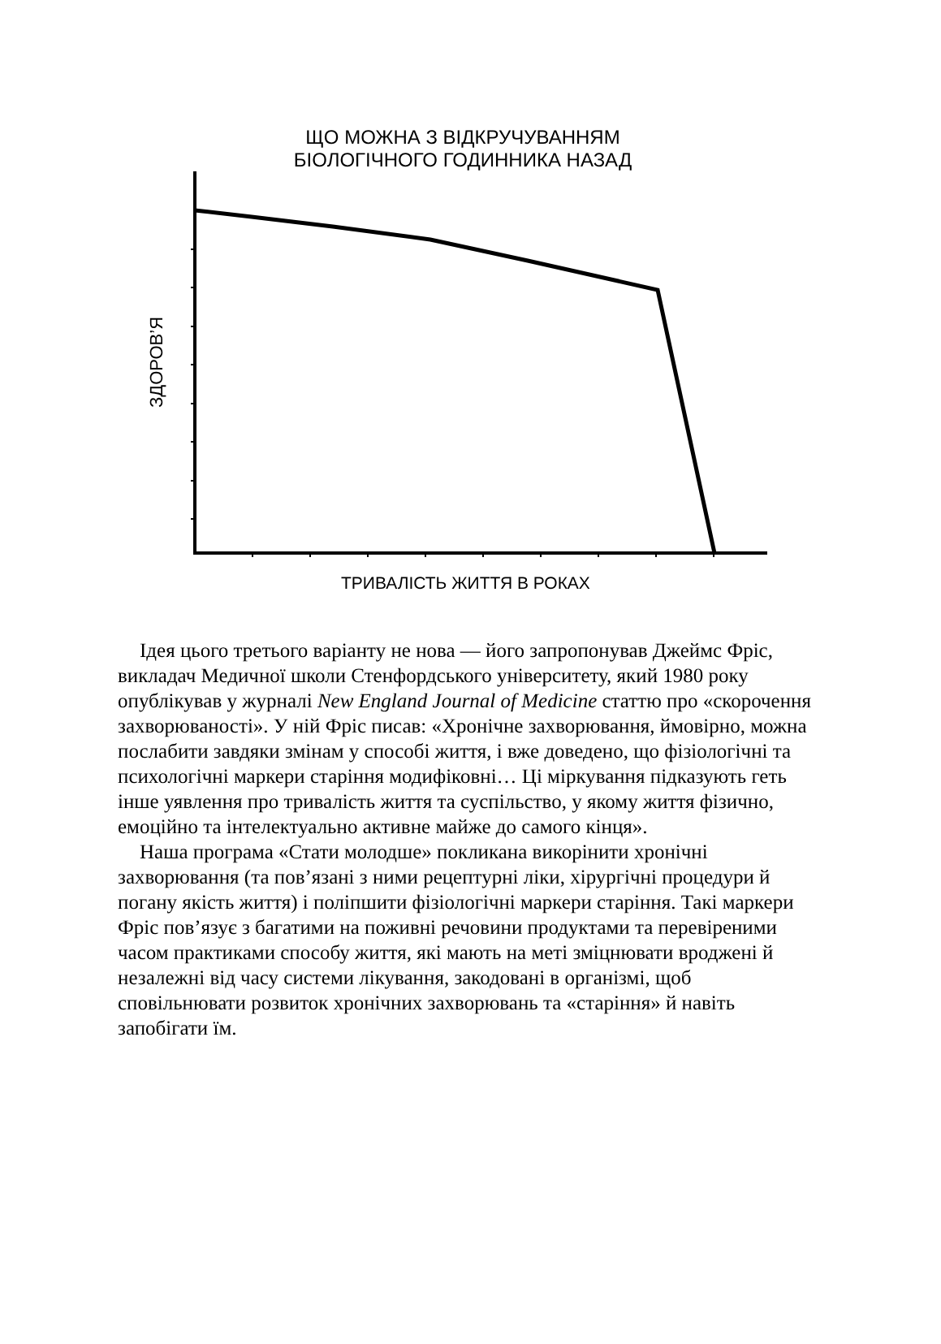ЩО МОЖНА З ВІДКРУЧУВАННЯМ
БІОЛОГІЧНОГО ГОДИННИКА НАЗАД
ЗДОРОВ’Я
ТРИВАЛІСТЬ ЖИТТЯ В РОКАХ
Ідея цього третього варіанту не нова — його запропонував Джеймс Фріс, викладач Медичної школи Стенфордського університету, який 1980 року опублікував у журналі New England Journal of Medicine статтю про «скорочення захворюваності». У ній Фріс писав: «Хронічне захворювання, ймовірно, можна послабити завдяки змінам у способі життя, і вже доведено, що фізіологічні та психологічні маркери старіння модифіковні… Ці міркування підказують геть інше уявлення про тривалість життя та суспільство, у якому життя фізично, емоційно та інтелектуально активне майже до самого кінця».
Наша програма «Стати молодше» покликана викорінити хронічні захворювання (та пов’язані з ними рецептурні ліки, хірургічні процедури й погану якість життя) і поліпшити фізіологічні маркери старіння. Такі маркери Фріс пов’язує з багатими на поживні речовини продуктами та перевіреними часом практиками способу життя, які мають на меті зміцнювати вроджені й незалежні від часу системи лікування, закодовані в організмі, щоб сповільнювати розвиток хронічних захворювань та «старіння» й навіть запобігати їм.